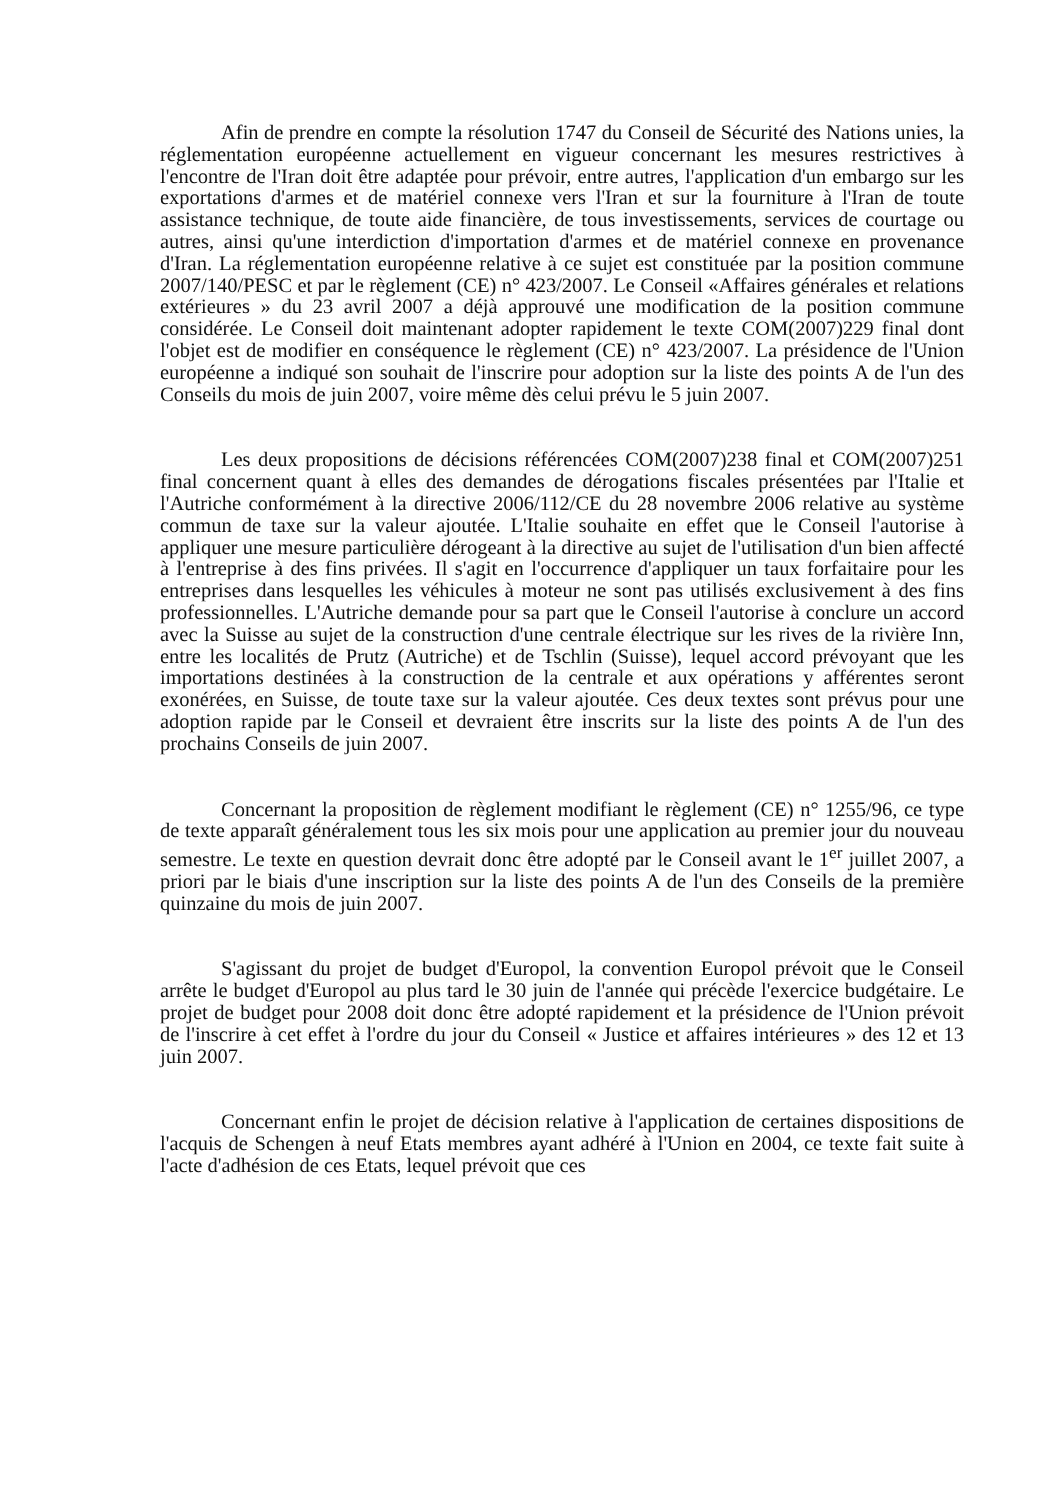Afin de prendre en compte la résolution 1747 du Conseil de Sécurité des Nations unies, la réglementation européenne actuellement en vigueur concernant les mesures restrictives à l'encontre de l'Iran doit être adaptée pour prévoir, entre autres, l'application d'un embargo sur les exportations d'armes et de matériel connexe vers l'Iran et sur la fourniture à l'Iran de toute assistance technique, de toute aide financière, de tous investissements, services de courtage ou autres, ainsi qu'une interdiction d'importation d'armes et de matériel connexe en provenance d'Iran. La réglementation européenne relative à ce sujet est constituée par la position commune 2007/140/PESC et par le règlement (CE) n° 423/2007. Le Conseil «Affaires générales et relations extérieures » du 23 avril 2007 a déjà approuvé une modification de la position commune considérée. Le Conseil doit maintenant adopter rapidement le texte COM(2007)229 final dont l'objet est de modifier en conséquence le règlement (CE) n° 423/2007. La présidence de l'Union européenne a indiqué son souhait de l'inscrire pour adoption sur la liste des points A de l'un des Conseils du mois de juin 2007, voire même dès celui prévu le 5 juin 2007.
Les deux propositions de décisions référencées COM(2007)238 final et COM(2007)251 final concernent quant à elles des demandes de dérogations fiscales présentées par l'Italie et l'Autriche conformément à la directive 2006/112/CE du 28 novembre 2006 relative au système commun de taxe sur la valeur ajoutée. L'Italie souhaite en effet que le Conseil l'autorise à appliquer une mesure particulière dérogeant à la directive au sujet de l'utilisation d'un bien affecté à l'entreprise à des fins privées. Il s'agit en l'occurrence d'appliquer un taux forfaitaire pour les entreprises dans lesquelles les véhicules à moteur ne sont pas utilisés exclusivement à des fins professionnelles. L'Autriche demande pour sa part que le Conseil l'autorise à conclure un accord avec la Suisse au sujet de la construction d'une centrale électrique sur les rives de la rivière Inn, entre les localités de Prutz (Autriche) et de Tschlin (Suisse), lequel accord prévoyant que les importations destinées à la construction de la centrale et aux opérations y afférentes seront exonérées, en Suisse, de toute taxe sur la valeur ajoutée. Ces deux textes sont prévus pour une adoption rapide par le Conseil et devraient être inscrits sur la liste des points A de l'un des prochains Conseils de juin 2007.
Concernant la proposition de règlement modifiant le règlement (CE) n° 1255/96, ce type de texte apparaît généralement tous les six mois pour une application au premier jour du nouveau semestre. Le texte en question devrait donc être adopté par le Conseil avant le 1<sup>er</sup> juillet 2007, a priori par le biais d'une inscription sur la liste des points A de l'un des Conseils de la première quinzaine du mois de juin 2007.
S'agissant du projet de budget d'Europol, la convention Europol prévoit que le Conseil arrête le budget d'Europol au plus tard le 30 juin de l'année qui précède l'exercice budgétaire. Le projet de budget pour 2008 doit donc être adopté rapidement et la présidence de l'Union prévoit de l'inscrire à cet effet à l'ordre du jour du Conseil « Justice et affaires intérieures » des 12 et 13 juin 2007.
Concernant enfin le projet de décision relative à l'application de certaines dispositions de l'acquis de Schengen à neuf Etats membres ayant adhéré à l'Union en 2004, ce texte fait suite à l'acte d'adhésion de ces Etats, lequel prévoit que ces